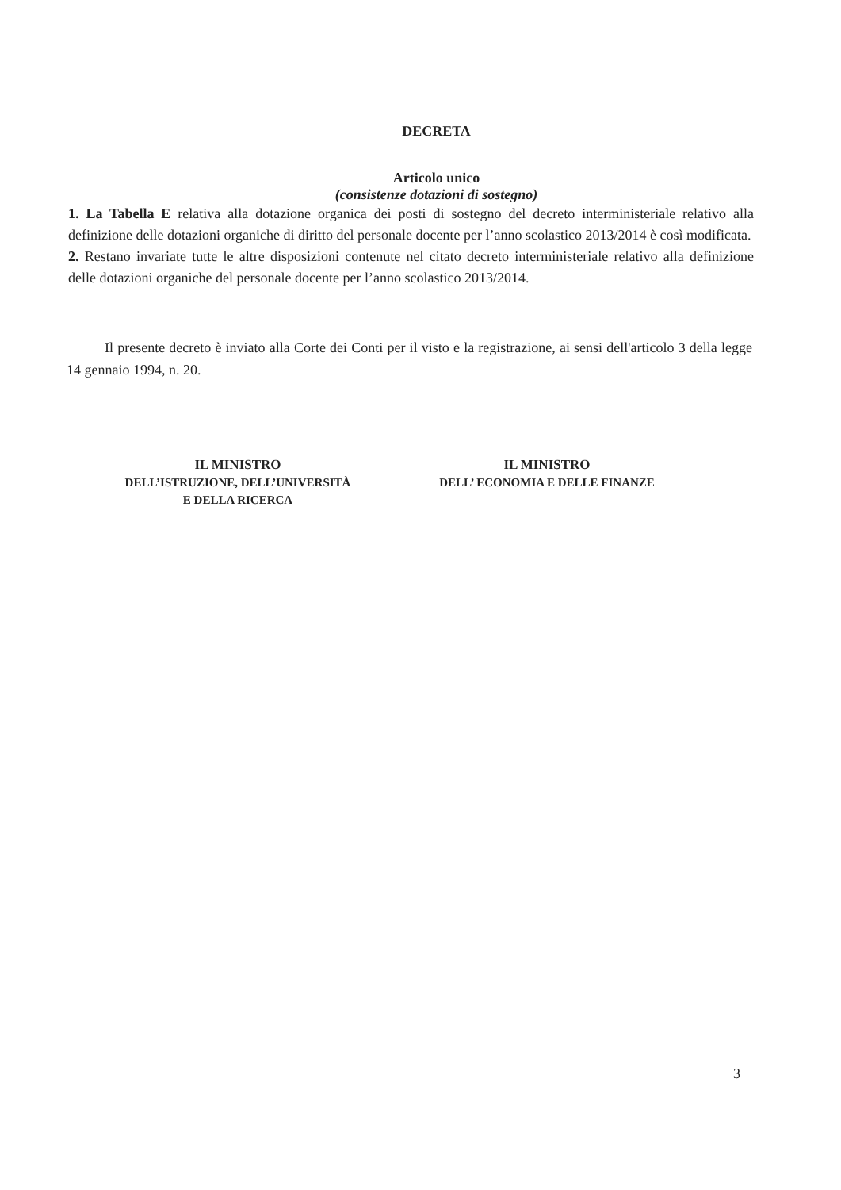DECRETA
Articolo unico
(consistenze dotazioni di sostegno)
1. La Tabella E relativa alla dotazione organica dei posti di sostegno del decreto interministeriale relativo alla definizione delle dotazioni organiche di diritto del personale docente per l’anno scolastico 2013/2014 è così modificata.
2. Restano invariate tutte le altre disposizioni contenute nel citato decreto interministeriale relativo alla definizione delle dotazioni organiche del personale docente per l’anno scolastico 2013/2014.
Il presente decreto è inviato alla Corte dei Conti per il visto e la registrazione, ai sensi dell'articolo 3 della legge 14 gennaio 1994, n. 20.
IL MINISTRO
DELL’ISTRUZIONE, DELL’UNIVERSITÀ
E DELLA RICERCA
IL MINISTRO
DELL’ ECONOMIA E DELLE FINANZE
3